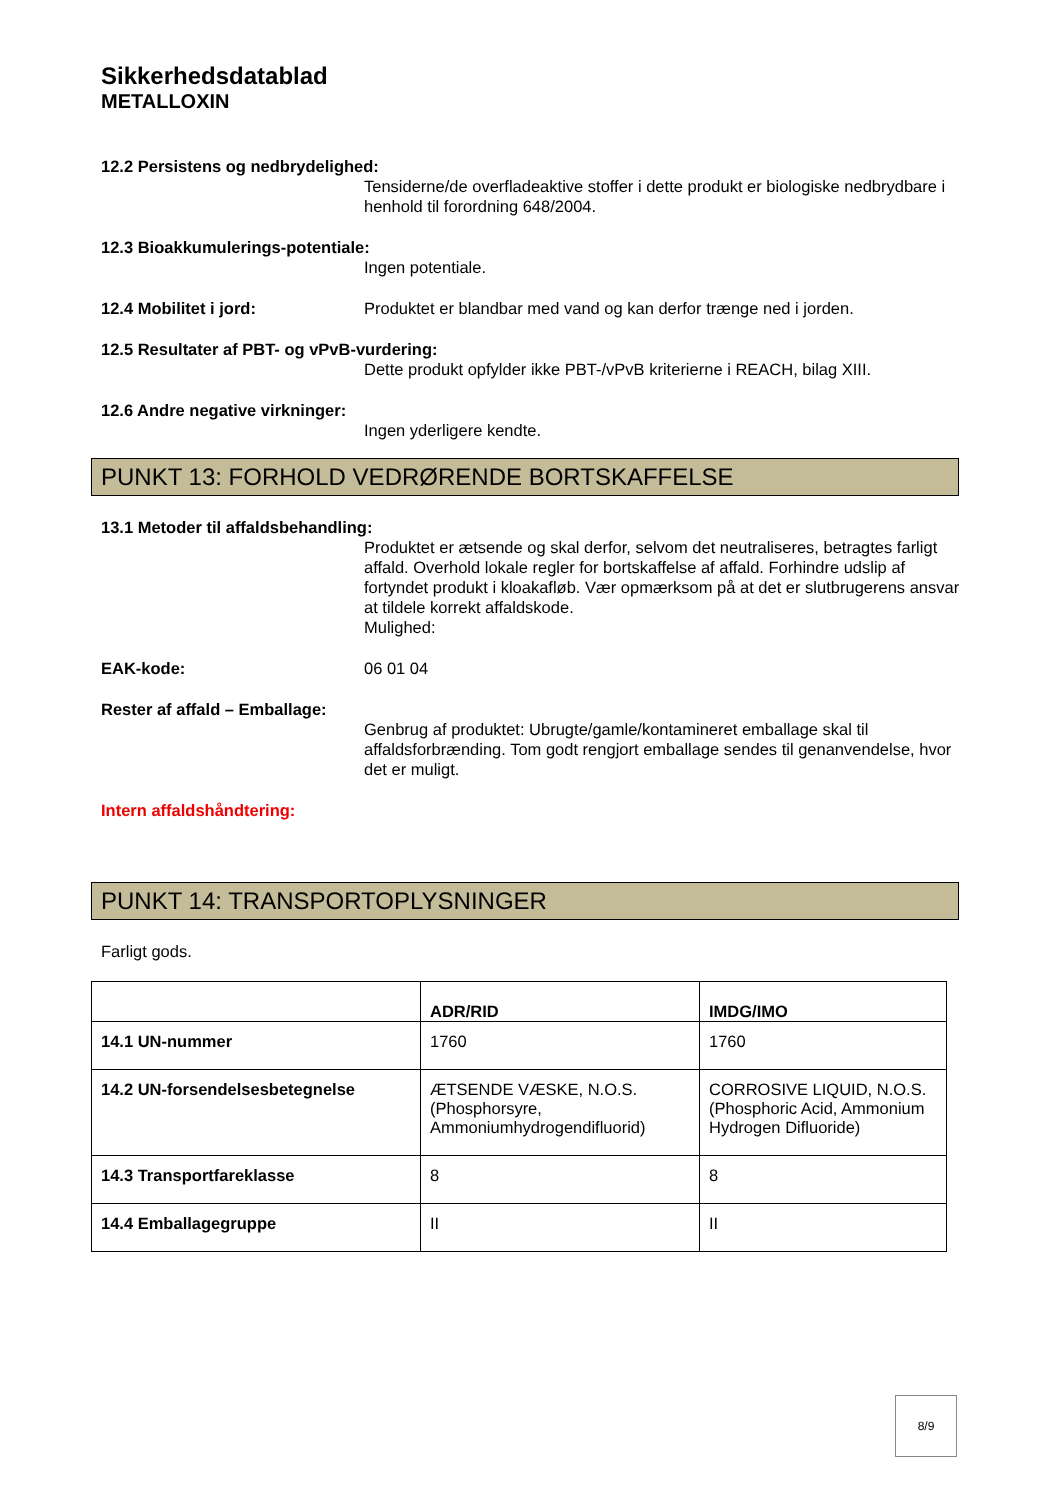Sikkerhedsdatablad
METALLOXIN
12.2 Persistens og nedbrydelighed:
Tensiderne/de overfladeaktive stoffer i dette produkt er biologiske nedbrydbare i henhold til forordning 648/2004.
12.3 Bioakkumulerings-potentiale:
Ingen potentiale.
12.4 Mobilitet i jord: Produktet er blandbar med vand og kan derfor trænge ned i jorden.
12.5 Resultater af PBT- og vPvB-vurdering:
Dette produkt opfylder ikke PBT-/vPvB kriterierne i REACH, bilag XIII.
12.6 Andre negative virkninger:
Ingen yderligere kendte.
PUNKT 13: FORHOLD VEDRØRENDE BORTSKAFFELSE
13.1 Metoder til affaldsbehandling:
Produktet er ætsende og skal derfor, selvom det neutraliseres, betragtes farligt affald. Overhold lokale regler for bortskaffelse af affald. Forhindre udslip af fortyndet produkt i kloakafløb. Vær opmærksom på at det er slutbrugerens ansvar at tildele korrekt affaldskode.
Mulighed:
EAK-kode: 06 01 04
Rester af affald – Emballage:
Genbrug af produktet: Ubrugte/gamle/kontamineret emballage skal til affaldsforbrænding. Tom godt rengjort emballage sendes til genanvendelse, hvor det er muligt.
Intern affaldshåndtering:
PUNKT 14: TRANSPORTOPLYSNINGER
Farligt gods.
| | ADR/RID | IMDG/IMO |
| --- | --- | --- |
| 14.1 UN-nummer | 1760 | 1760 |
| 14.2 UN-forsendelsesbetegnelse | ÆTSENDE VÆSKE, N.O.S. (Phosphorsyre, Ammoniumhydrogendifluorid) | CORROSIVE LIQUID, N.O.S. (Phosphoric Acid, Ammonium Hydrogen Difluoride) |
| 14.3 Transportfareklasse | 8 | 8 |
| 14.4 Emballagegruppe | II | II |
8/9